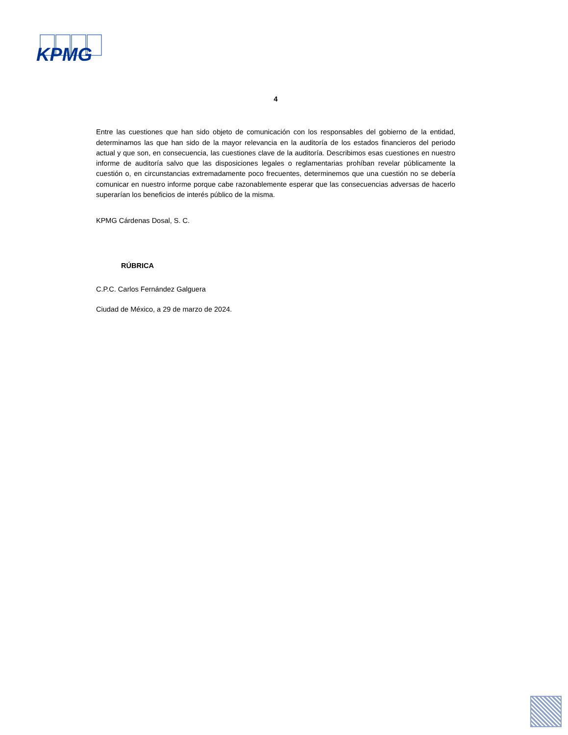KPMG
4
Entre las cuestiones que han sido objeto de comunicación con los responsables del gobierno de la entidad, determinamos las que han sido de la mayor relevancia en la auditoría de los estados financieros del periodo actual y que son, en consecuencia, las cuestiones clave de la auditoría. Describimos esas cuestiones en nuestro informe de auditoría salvo que las disposiciones legales o reglamentarias prohíban revelar públicamente la cuestión o, en circunstancias extremadamente poco frecuentes, determinemos que una cuestión no se debería comunicar en nuestro informe porque cabe razonablemente esperar que las consecuencias adversas de hacerlo superarían los beneficios de interés público de la misma.
KPMG Cárdenas Dosal, S. C.
RÚBRICA
C.P.C. Carlos Fernández Galguera
Ciudad de México, a 29 de marzo de 2024.